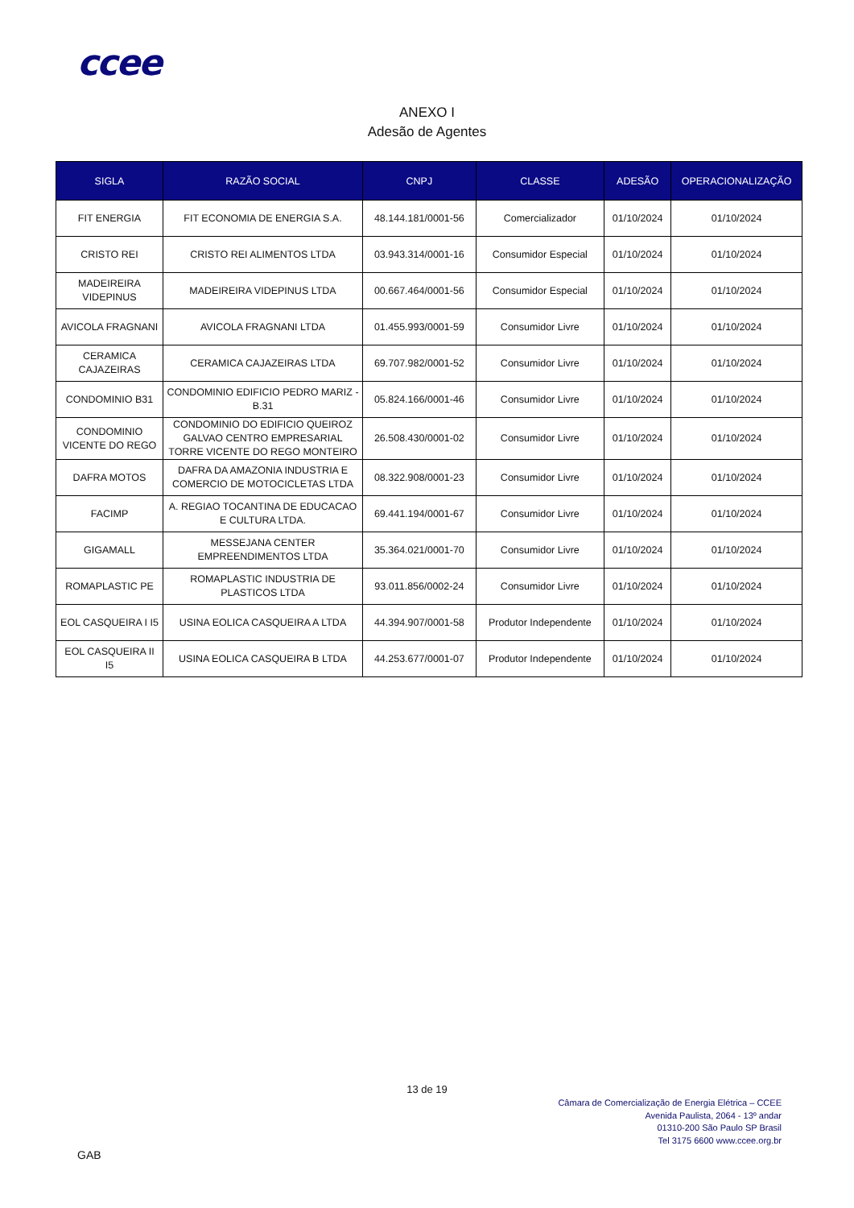ccee
ANEXO I
Adesão de Agentes
| SIGLA | RAZÃO SOCIAL | CNPJ | CLASSE | ADESÃO | OPERACIONALIZAÇÃO |
| --- | --- | --- | --- | --- | --- |
| FIT ENERGIA | FIT ECONOMIA DE ENERGIA S.A. | 48.144.181/0001-56 | Comercializador | 01/10/2024 | 01/10/2024 |
| CRISTO REI | CRISTO REI ALIMENTOS LTDA | 03.943.314/0001-16 | Consumidor Especial | 01/10/2024 | 01/10/2024 |
| MADEIREIRA VIDEPINUS | MADEIREIRA VIDEPINUS LTDA | 00.667.464/0001-56 | Consumidor Especial | 01/10/2024 | 01/10/2024 |
| AVICOLA FRAGNANI | AVICOLA FRAGNANI LTDA | 01.455.993/0001-59 | Consumidor Livre | 01/10/2024 | 01/10/2024 |
| CERAMICA CAJAZEIRAS | CERAMICA CAJAZEIRAS LTDA | 69.707.982/0001-52 | Consumidor Livre | 01/10/2024 | 01/10/2024 |
| CONDOMINIO B31 | CONDOMINIO EDIFICIO PEDRO MARIZ - B.31 | 05.824.166/0001-46 | Consumidor Livre | 01/10/2024 | 01/10/2024 |
| CONDOMINIO VICENTE DO REGO | CONDOMINIO DO EDIFICIO QUEIROZ GALVAO CENTRO EMPRESARIAL TORRE VICENTE DO REGO MONTEIRO | 26.508.430/0001-02 | Consumidor Livre | 01/10/2024 | 01/10/2024 |
| DAFRA MOTOS | DAFRA DA AMAZONIA INDUSTRIA E COMERCIO DE MOTOCICLETAS LTDA | 08.322.908/0001-23 | Consumidor Livre | 01/10/2024 | 01/10/2024 |
| FACIMP | A. REGIAO TOCANTINA DE EDUCACAO E CULTURA LTDA. | 69.441.194/0001-67 | Consumidor Livre | 01/10/2024 | 01/10/2024 |
| GIGAMALL | MESSEJANA CENTER EMPREENDIMENTOS LTDA | 35.364.021/0001-70 | Consumidor Livre | 01/10/2024 | 01/10/2024 |
| ROMAPLASTIC PE | ROMAPLASTIC INDUSTRIA DE PLASTICOS LTDA | 93.011.856/0002-24 | Consumidor Livre | 01/10/2024 | 01/10/2024 |
| EOL CASQUEIRA I I5 | USINA EOLICA CASQUEIRA A LTDA | 44.394.907/0001-58 | Produtor Independente | 01/10/2024 | 01/10/2024 |
| EOL CASQUEIRA II I5 | USINA EOLICA CASQUEIRA B LTDA | 44.253.677/0001-07 | Produtor Independente | 01/10/2024 | 01/10/2024 |
13 de 19
Câmara de Comercialização de Energia Elétrica – CCEE
Avenida Paulista, 2064 - 13º andar
01310-200 São Paulo SP Brasil
Tel 3175 6600 www.ccee.org.br
GAB